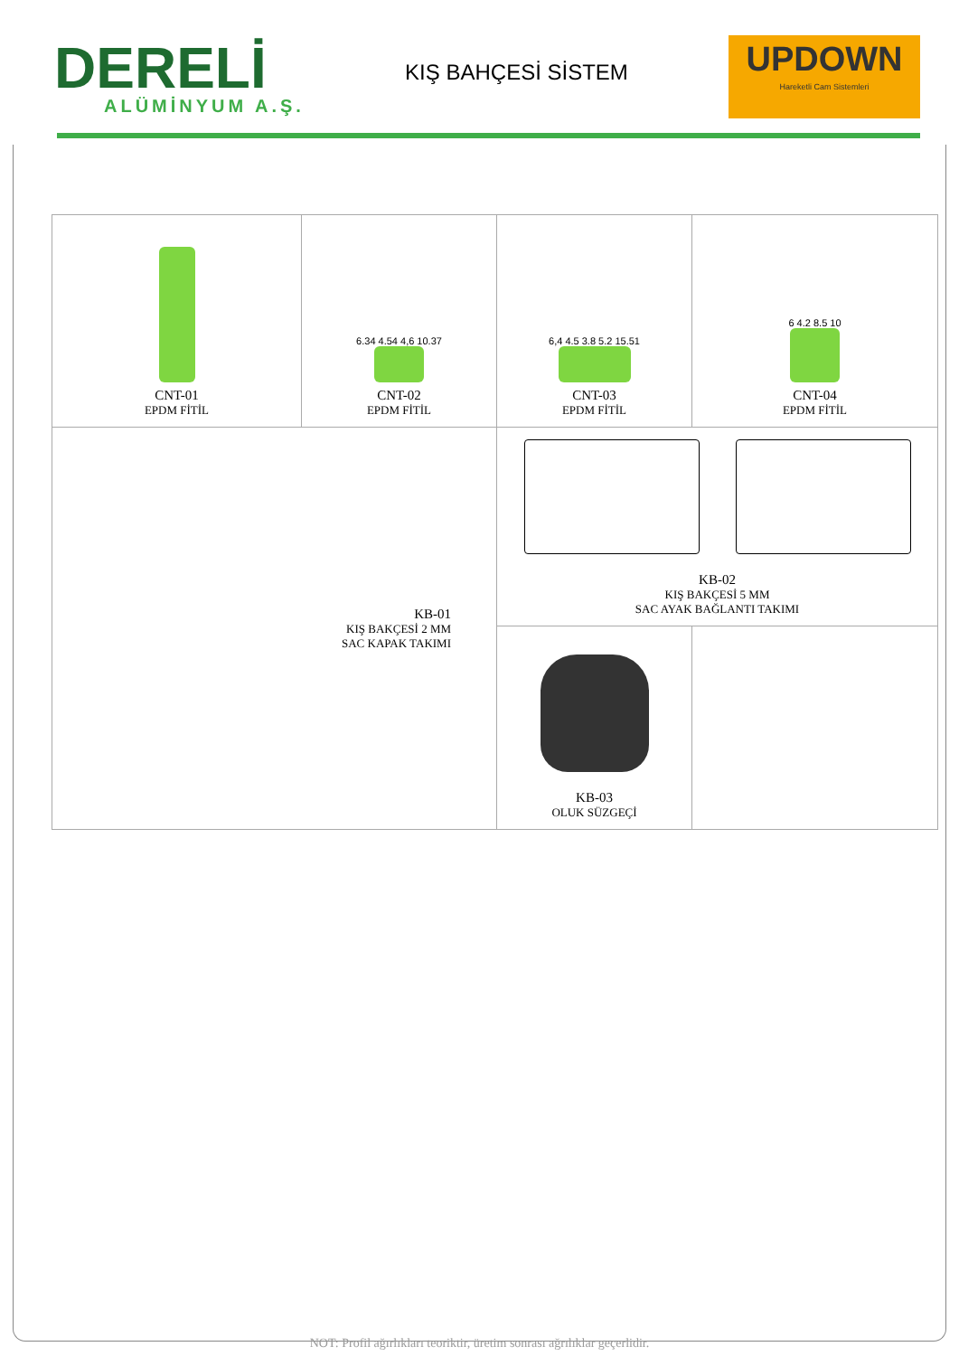DERELİ
ALÜMİNYUM A.Ş.
KIŞ BAHÇESİ SİSTEM
UPDOWN
Hareketli Cam Sistemleri
| CNT-01 EPDM FİTİL | 6.34 4.54 4,6 10.37 CNT-02 EPDM FİTİL | 6,4 4.5 3.8 5.2 15.51 CNT-03 EPDM FİTİL | 6 4.2 8.5 10 CNT-04 EPDM FİTİL |
| KB-01 KIŞ BAKÇESİ 2 MM SAC KAPAK TAKIMI | | KB-02 KIŞ BAKÇESİ 5 MM SAC AYAK BAĞLANTI TAKIMI | |
| | | KB-03 OLUK SÜZGEÇİ | |
NOT: Profil ağırlıkları teoriktir, üretim sonrası ağrılıklar geçerlidir.